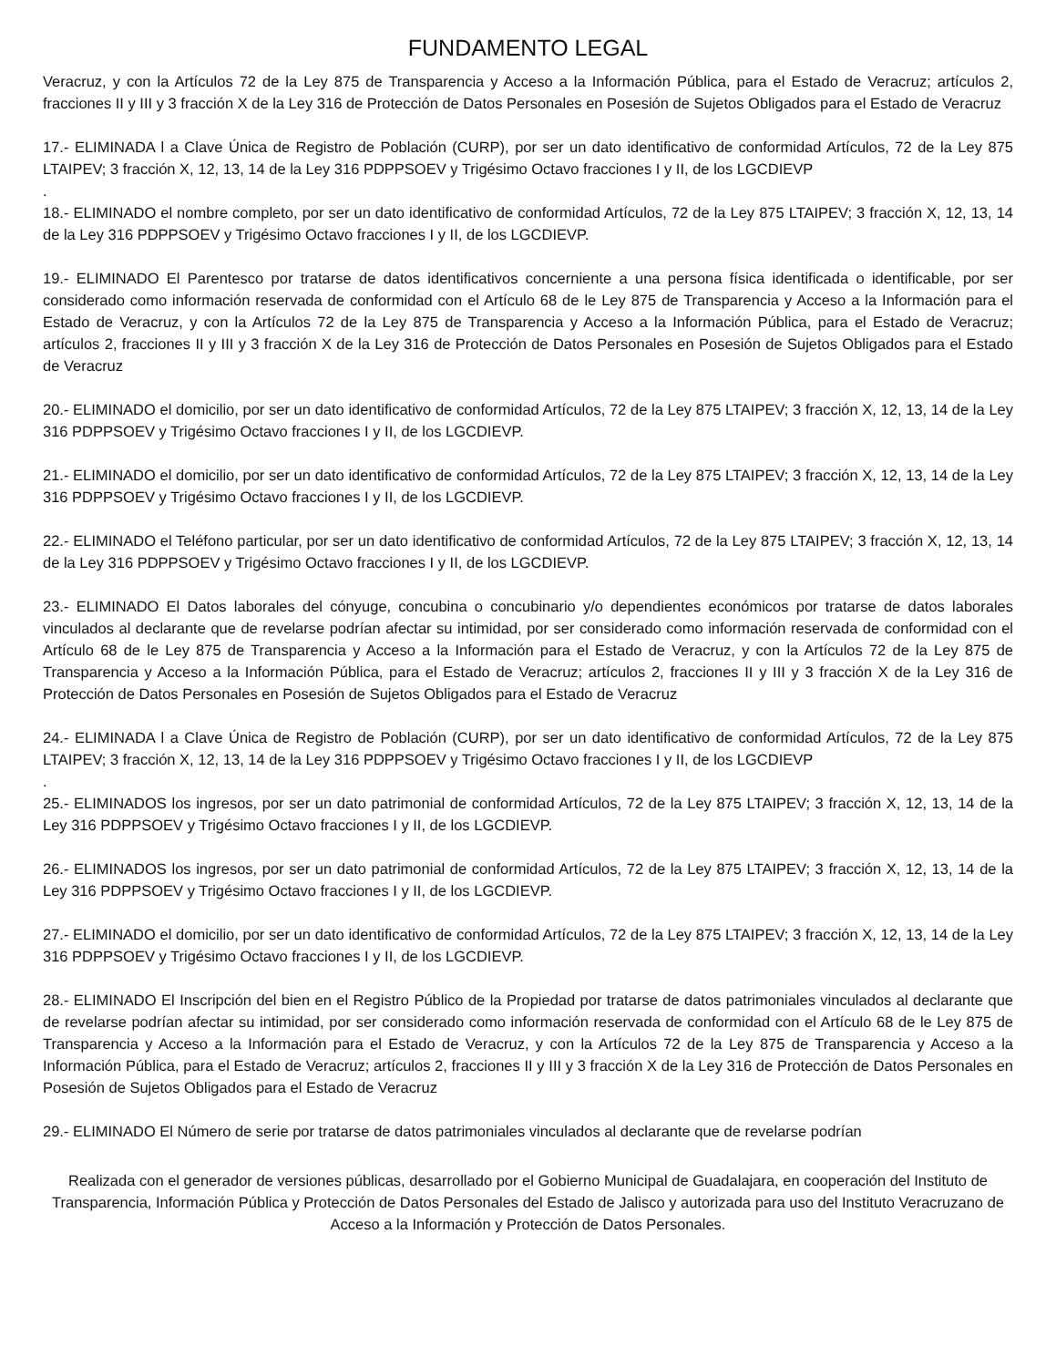FUNDAMENTO LEGAL
Veracruz, y con la Artículos 72 de la Ley 875 de Transparencia y Acceso a la Información Pública, para el Estado de Veracruz; artículos 2, fracciones II y III y 3 fracción X de la Ley 316 de Protección de Datos Personales en Posesión de Sujetos Obligados para el Estado de Veracruz
17.- ELIMINADA l a Clave Única de Registro de Población (CURP), por ser un dato identificativo de conformidad Artículos, 72 de la Ley 875 LTAIPEV; 3 fracción X, 12, 13, 14 de la Ley 316 PDPPSOEV y Trigésimo Octavo fracciones I y II, de los LGCDIEVP
.
18.- ELIMINADO el nombre completo, por ser un dato identificativo de conformidad Artículos, 72 de la Ley 875 LTAIPEV; 3 fracción X, 12, 13, 14 de la Ley 316 PDPPSOEV y Trigésimo Octavo fracciones I y II, de los LGCDIEVP.
19.- ELIMINADO El Parentesco por tratarse de datos identificativos concerniente a una persona física identificada o identificable, por ser considerado como información reservada de conformidad con el Artículo 68 de le Ley 875 de Transparencia y Acceso a la Información para el Estado de Veracruz, y con la Artículos 72 de la Ley 875 de Transparencia y Acceso a la Información Pública, para el Estado de Veracruz; artículos 2, fracciones II y III y 3 fracción X de la Ley 316 de Protección de Datos Personales en Posesión de Sujetos Obligados para el Estado de Veracruz
20.- ELIMINADO el domicilio, por ser un dato identificativo de conformidad Artículos, 72 de la Ley 875 LTAIPEV; 3 fracción X, 12, 13, 14 de la Ley 316 PDPPSOEV y Trigésimo Octavo fracciones I y II, de los LGCDIEVP.
21.- ELIMINADO el domicilio, por ser un dato identificativo de conformidad Artículos, 72 de la Ley 875 LTAIPEV; 3 fracción X, 12, 13, 14 de la Ley 316 PDPPSOEV y Trigésimo Octavo fracciones I y II, de los LGCDIEVP.
22.- ELIMINADO el Teléfono particular, por ser un dato identificativo de conformidad Artículos, 72 de la Ley 875 LTAIPEV; 3 fracción X, 12, 13, 14 de la Ley 316 PDPPSOEV y Trigésimo Octavo fracciones I y II, de los LGCDIEVP.
23.- ELIMINADO El Datos laborales del cónyuge, concubina o concubinario y/o dependientes económicos por tratarse de datos laborales vinculados al declarante que de revelarse podrían afectar su intimidad, por ser considerado como información reservada de conformidad con el Artículo 68 de le Ley 875 de Transparencia y Acceso a la Información para el Estado de Veracruz, y con la Artículos 72 de la Ley 875 de Transparencia y Acceso a la Información Pública, para el Estado de Veracruz; artículos 2, fracciones II y III y 3 fracción X de la Ley 316 de Protección de Datos Personales en Posesión de Sujetos Obligados para el Estado de Veracruz
24.- ELIMINADA l a Clave Única de Registro de Población (CURP), por ser un dato identificativo de conformidad Artículos, 72 de la Ley 875 LTAIPEV; 3 fracción X, 12, 13, 14 de la Ley 316 PDPPSOEV y Trigésimo Octavo fracciones I y II, de los LGCDIEVP
.
25.- ELIMINADOS los ingresos, por ser un dato patrimonial de conformidad Artículos, 72 de la Ley 875 LTAIPEV; 3 fracción X, 12, 13, 14 de la Ley 316 PDPPSOEV y Trigésimo Octavo fracciones I y II, de los LGCDIEVP.
26.- ELIMINADOS los ingresos, por ser un dato patrimonial de conformidad Artículos, 72 de la Ley 875 LTAIPEV; 3 fracción X, 12, 13, 14 de la Ley 316 PDPPSOEV y Trigésimo Octavo fracciones I y II, de los LGCDIEVP.
27.- ELIMINADO el domicilio, por ser un dato identificativo de conformidad Artículos, 72 de la Ley 875 LTAIPEV; 3 fracción X, 12, 13, 14 de la Ley 316 PDPPSOEV y Trigésimo Octavo fracciones I y II, de los LGCDIEVP.
28.- ELIMINADO El Inscripción del bien en el Registro Público de la Propiedad por tratarse de datos patrimoniales vinculados al declarante que de revelarse podrían afectar su intimidad, por ser considerado como información reservada de conformidad con el Artículo 68 de le Ley 875 de Transparencia y Acceso a la Información para el Estado de Veracruz, y con la Artículos 72 de la Ley 875 de Transparencia y Acceso a la Información Pública, para el Estado de Veracruz; artículos 2, fracciones II y III y 3 fracción X de la Ley 316 de Protección de Datos Personales en Posesión de Sujetos Obligados para el Estado de Veracruz
29.- ELIMINADO El Número de serie por tratarse de datos patrimoniales vinculados al declarante que de revelarse podrían
Realizada con el generador de versiones públicas, desarrollado por el Gobierno Municipal de Guadalajara, en cooperación del Instituto de Transparencia, Información Pública y Protección de Datos Personales del Estado de Jalisco y autorizada para uso del Instituto Veracruzano de Acceso a la Información y Protección de Datos Personales.